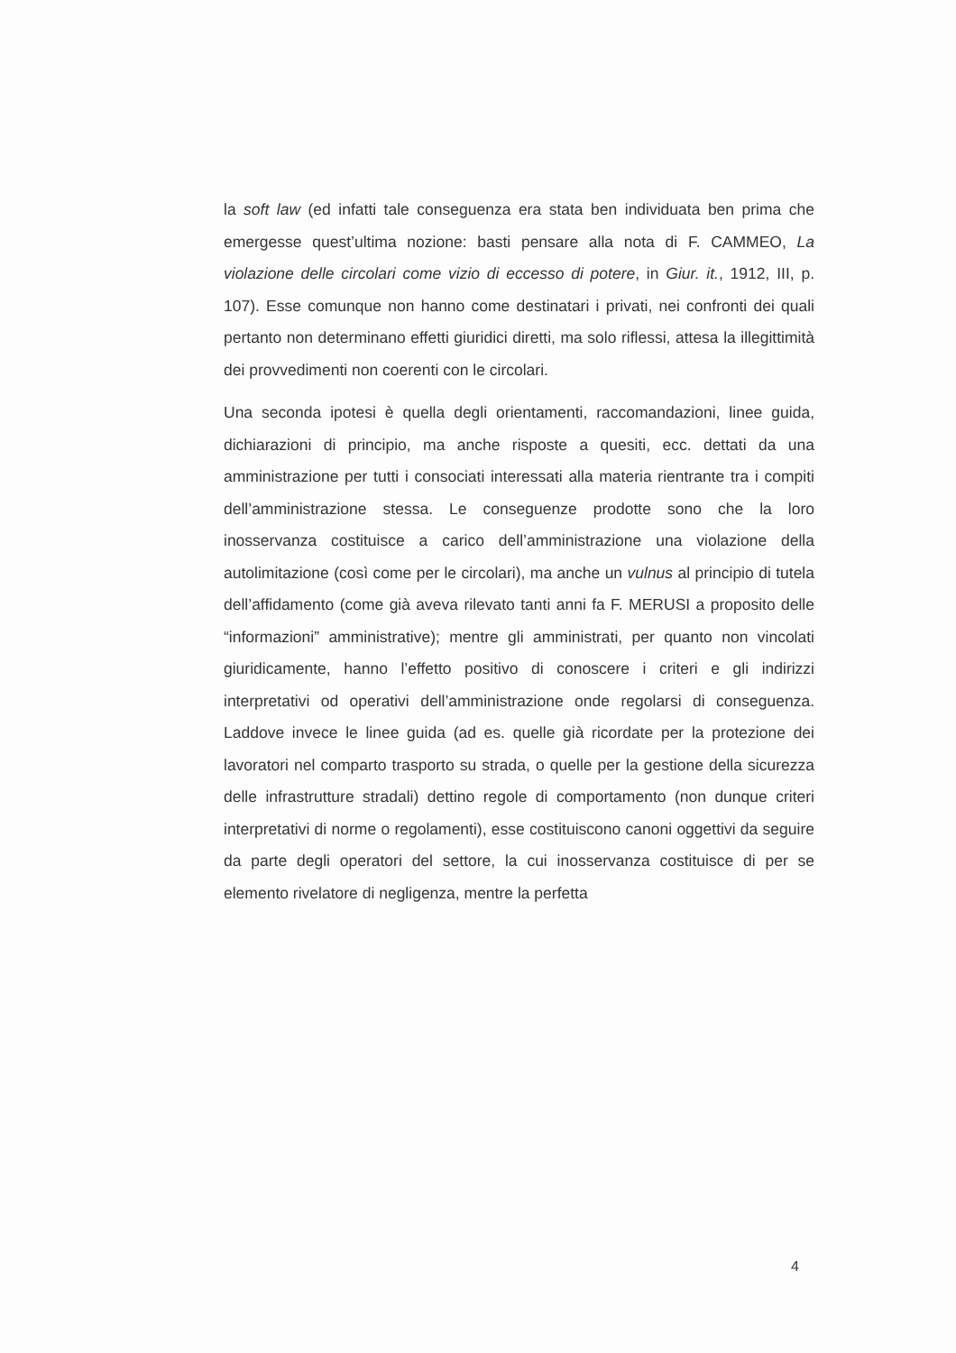la soft law (ed infatti tale conseguenza era stata ben individuata ben prima che emergesse quest’ultima nozione: basti pensare alla nota di F. CAMMEO, La violazione delle circolari come vizio di eccesso di potere, in Giur. it., 1912, III, p. 107). Esse comunque non hanno come destinatari i privati, nei confronti dei quali pertanto non determinano effetti giuridici diretti, ma solo riflessi, attesa la illegittimità dei provvedimenti non coerenti con le circolari.
Una seconda ipotesi è quella degli orientamenti, raccomandazioni, linee guida, dichiarazioni di principio, ma anche risposte a quesiti, ecc. dettati da una amministrazione per tutti i consociati interessati alla materia rientrante tra i compiti dell’amministrazione stessa. Le conseguenze prodotte sono che la loro inosservanza costituisce a carico dell’amministrazione una violazione della autolimitazione (così come per le circolari), ma anche un vulnus al principio di tutela dell’affidamento (come già aveva rilevato tanti anni fa F. MERUSI a proposito delle “informazioni” amministrative); mentre gli amministrati, per quanto non vincolati giuridicamente, hanno l’effetto positivo di conoscere i criteri e gli indirizzi interpretativi od operativi dell’amministrazione onde regolarsi di conseguenza. Laddove invece le linee guida (ad es. quelle già ricordate per la protezione dei lavoratori nel comparto trasporto su strada, o quelle per la gestione della sicurezza delle infrastrutture stradali) dettino regole di comportamento (non dunque criteri interpretativi di norme o regolamenti), esse costituiscono canoni oggettivi da seguire da parte degli operatori del settore, la cui inosservanza costituisce di per se elemento rivelatore di negligenza, mentre la perfetta
4